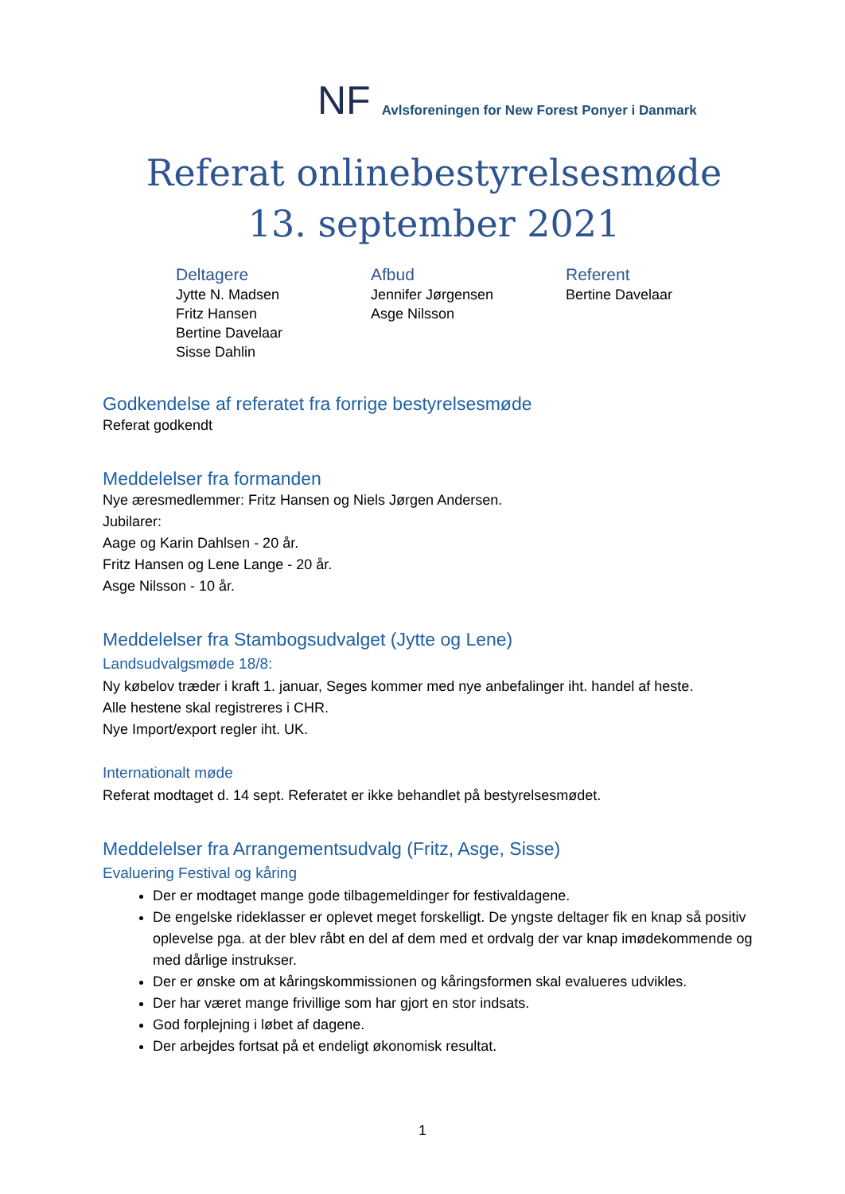NF Avlsforeningen for New Forest Ponyer i Danmark
Referat onlinebestyrelsesmøde
13. september 2021
Deltagere
Jytte N. Madsen
Fritz Hansen
Bertine Davelaar
Sisse Dahlin
Afbud
Jennifer Jørgensen
Asge Nilsson
Referent
Bertine Davelaar
Godkendelse af referatet fra forrige bestyrelsesmøde
Referat godkendt
Meddelelser fra formanden
Nye æresmedlemmer: Fritz Hansen og Niels Jørgen Andersen.
Jubilarer:
Aage og Karin Dahlsen - 20 år.
Fritz Hansen og Lene Lange - 20 år.
Asge Nilsson - 10 år.
Meddelelser fra Stambogsudvalget (Jytte og Lene)
Landsudvalgsmøde 18/8:
Ny købelov træder i kraft 1. januar, Seges kommer med nye anbefalinger iht. handel af heste.
Alle hestene skal registreres i CHR.
Nye Import/export regler iht. UK.
Internationalt møde
Referat modtaget d. 14 sept. Referatet er ikke behandlet på bestyrelsesmødet.
Meddelelser fra Arrangementsudvalg (Fritz, Asge, Sisse)
Evaluering Festival og kåring
Der er modtaget mange gode tilbagemeldinger for festivaldagene.
De engelske rideklasser er oplevet meget forskelligt. De yngste deltager fik en knap så positiv oplevelse pga. at der blev råbt en del af dem med et ordvalg der var knap imødekommende og med dårlige instrukser.
Der er ønske om at kåringskommissionen og kåringsformen skal evalueres udvikles.
Der har været mange frivillige som har gjort en stor indsats.
God forplejning i løbet af dagene.
Der arbejdes fortsat på et endeligt økonomisk resultat.
1